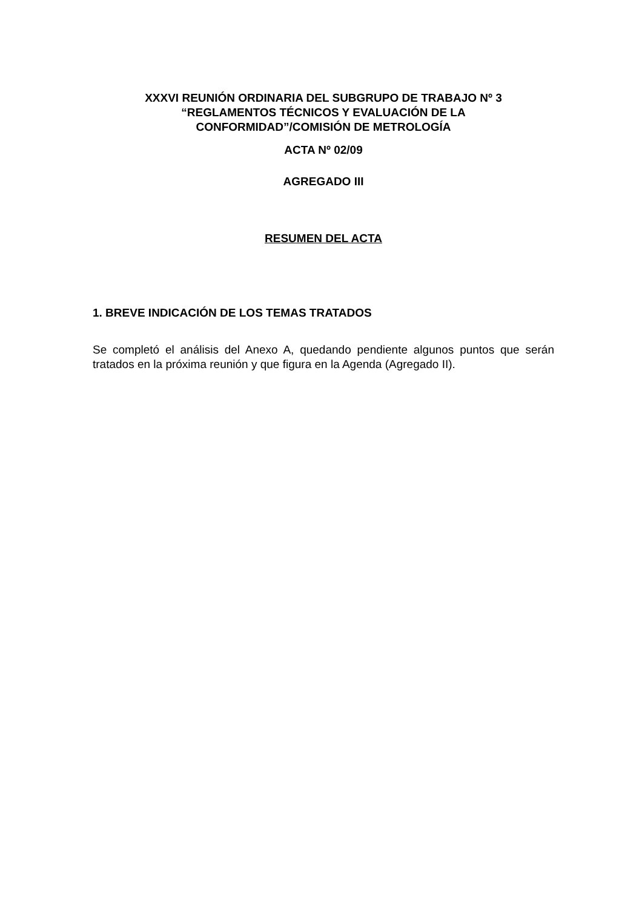XXXVI REUNIÓN ORDINARIA DEL SUBGRUPO DE TRABAJO Nº 3
“REGLAMENTOS TÉCNICOS Y EVALUACIÓN DE LA
CONFORMIDAD”/COMISIÓN DE METROLOGÍA
ACTA Nº 02/09
AGREGADO III
RESUMEN DEL ACTA
1. BREVE INDICACIÓN DE LOS TEMAS TRATADOS
Se completó el análisis del Anexo A, quedando pendiente algunos puntos que serán tratados en la próxima reunión y que figura en la Agenda (Agregado II).